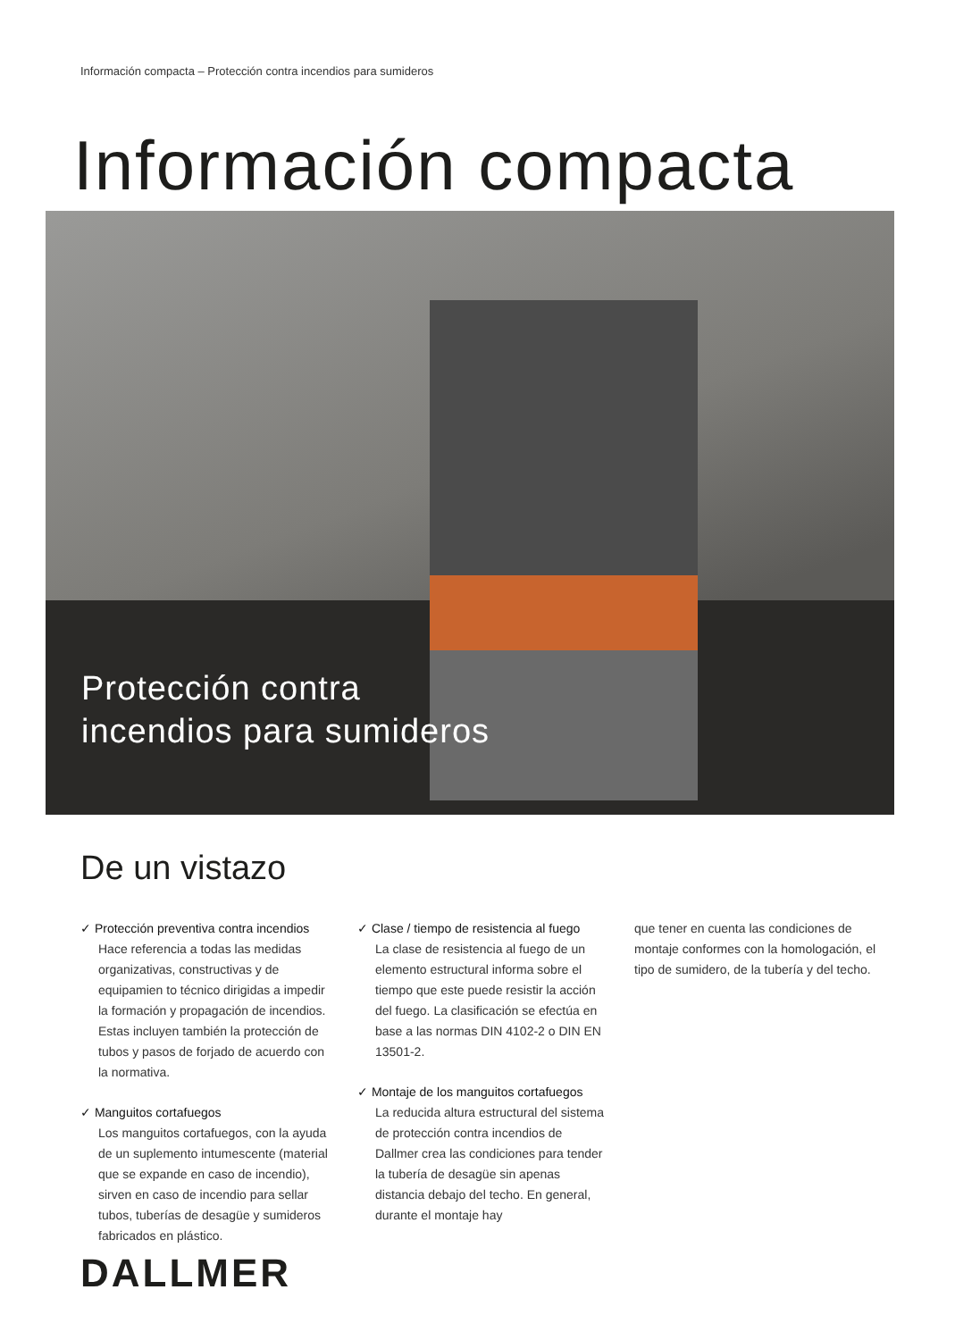Información compacta – Protección contra incendios para sumideros
Información compacta
Protección contra
incendios para sumideros
De un vistazo
✓ Protección preventiva contra incendios
Hace referencia a todas las medidas organizativas, constructivas y de equipamien to técnico dirigidas a impedir la formación y propagación de incendios. Estas incluyen también la protección de tubos y pasos de forjado de acuerdo con la normativa.
✓ Manguitos cortafuegos
Los manguitos cortafuegos, con la ayuda de un suplemento intumescente (material que se expande en caso de incendio), sirven en caso de incendio para sellar tubos, tuberías de desagüe y sumideros fabricados en plástico.
✓ Clase / tiempo de resistencia al fuego
La clase de resistencia al fuego de un elemento estructural informa sobre el tiempo que este puede resistir la acción del fuego. La clasificación se efectúa en base a las normas DIN 4102-2 o DIN EN 13501-2.
✓ Montaje de los manguitos cortafuegos
La reducida altura estructural del sistema de protección contra incendios de Dallmer crea las condiciones para tender la tubería de desagüe sin apenas distancia debajo del techo. En general, durante el montaje hay
que tener en cuenta las condiciones de montaje conformes con la homologación, el tipo de sumidero, de la tubería y del techo.
DALLMER